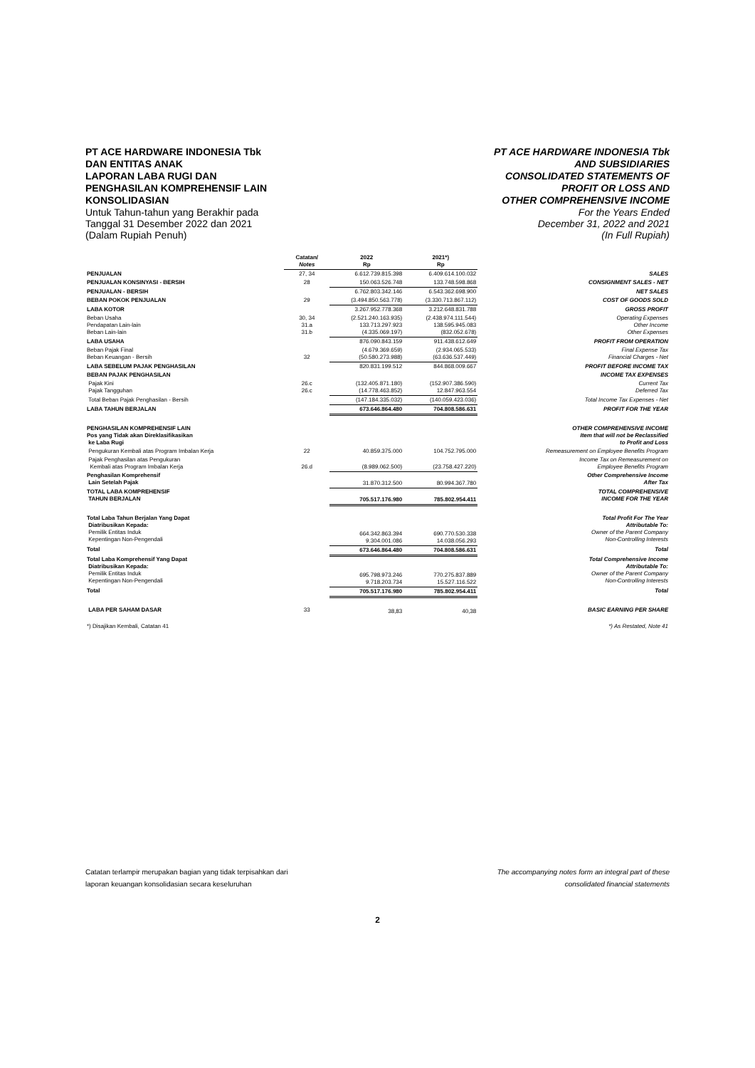PT ACE HARDWARE INDONESIA Tbk
DAN ENTITAS ANAK
LAPORAN LABA RUGI DAN
PENGHASILAN KOMPREHENSIF LAIN
KONSOLIDASIAN
Untuk Tahun-tahun yang Berakhir pada
Tanggal 31 Desember 2022 dan 2021
(Dalam Rupiah Penuh)
PT ACE HARDWARE INDONESIA Tbk
AND SUBSIDIARIES
CONSOLIDATED STATEMENTS OF
PROFIT OR LOSS AND
OTHER COMPREHENSIVE INCOME
For the Years Ended
December 31, 2022 and 2021
(In Full Rupiah)
| | Catatan/ Notes | 2022 Rp | 2021*) Rp | |
| --- | --- | --- | --- | --- |
| PENJUALAN | 27, 34 | 6.612.739.815.398 | 6.409.614.100.032 | SALES |
| PENJUALAN KONSINYASI - BERSIH | 28 | 150.063.526.748 | 133.748.598.868 | CONSIGNMENT SALES - NET |
| PENJUALAN - BERSIH | | 6.762.803.342.146 | 6.543.362.698.900 | NET SALES |
| BEBAN POKOK PENJUALAN | 29 | (3.494.850.563.778) | (3.330.713.867.112) | COST OF GOODS SOLD |
| LABA KOTOR | | 3.267.952.778.368 | 3.212.648.831.788 | GROSS PROFIT |
| Beban Usaha Pendapatan Lain-lain Beban Lain-lain | 30, 34 31.a 31.b | (2.521.240.163.935) 133.713.297.923 (4.335.069.197) | (2.438.974.111.544) 138.595.945.083 (832.052.678) | Operating Expenses Other Income Other Expenses |
| LABA USAHA | | 876.090.843.159 | 911.438.612.649 | PROFIT FROM OPERATION |
| Beban Pajak Final Beban Keuangan - Bersih | 32 | (4.679.369.659) (50.580.273.988) | (2.934.065.533) (63.636.537.449) | Final Expense Tax Financial Charges - Net |
| LABA SEBELUM PAJAK PENGHASILAN | | 820.831.199.512 | 844.868.009.667 | PROFIT BEFORE INCOME TAX |
| BEBAN PAJAK PENGHASILAN | | | | INCOME TAX EXPENSES |
| Pajak Kini Pajak Tangguhan | 26.c 26.c | (132.405.871.180) (14.778.463.852) | (152.907.386.590) 12.847.963.554 | Current Tax Deferred Tax |
| Total Beban Pajak Penghasilan - Bersih | | (147.184.335.032) | (140.059.423.036) | Total Income Tax Expenses - Net |
| LABA TAHUN BERJALAN | | 673.646.864.480 | 704.808.586.631 | PROFIT FOR THE YEAR |
| PENGHASILAN KOMPREHENSIF LAIN Pos yang Tidak akan Direklasifikasikan ke Laba Rugi | | | | OTHER COMPREHENSIVE INCOME Item that will not be Reclassified to Profit and Loss |
| Pengukuran Kembali atas Program Imbalan Kerja | 22 | 40.859.375.000 | 104.752.795.000 | Remeasurement on Employee Benefits Program |
| Pajak Penghasilan atas Pengukuran Kembali atas Program Imbalan Kerja | 26.d | (8.989.062.500) | (23.758.427.220) | Income Tax on Remeasurement on Employee Benefits Program |
| Penghasilan Komprehensif Lain Setelah Pajak | | 31.870.312.500 | 80.994.367.780 | Other Comprehensive Income After Tax |
| TOTAL LABA KOMPREHENSIF TAHUN BERJALAN | | 705.517.176.980 | 785.802.954.411 | TOTAL COMPREHENSIVE INCOME FOR THE YEAR |
| Total Laba Tahun Berjalan Yang Dapat Diatribusikan Kepada: Pemilik Entitas Induk Kepentingan Non-Pengendali | | 664.342.863.394 9.304.001.086 | 690.770.530.338 14.038.056.293 | Total Profit For The Year Attributable To: Owner of the Parent Company Non-Controlling Interests |
| Total | | 673.646.864.480 | 704.808.586.631 | Total |
| Total Laba Komprehensif Yang Dapat Diatribusikan Kepada: Pemilik Entitas Induk Kepentingan Non-Pengendali | | 695.798.973.246 9.718.203.734 | 770.275.837.889 15.527.116.522 | Total Comprehensive Income Attributable To: Owner of the Parent Company Non-Controlling Interests |
| Total | | 705.517.176.980 | 785.802.954.411 | Total |
| LABA PER SAHAM DASAR | 33 | 38,83 | 40,38 | BASIC EARNING PER SHARE |
| *) Disajikan Kembali, Catatan 41 | | | | *) As Restated, Note 41 |
Catatan terlampir merupakan bagian yang tidak terpisahkan dari
laporan keuangan konsolidasian secara keseluruhan
The accompanying notes form an integral part of these
consolidated financial statements
2